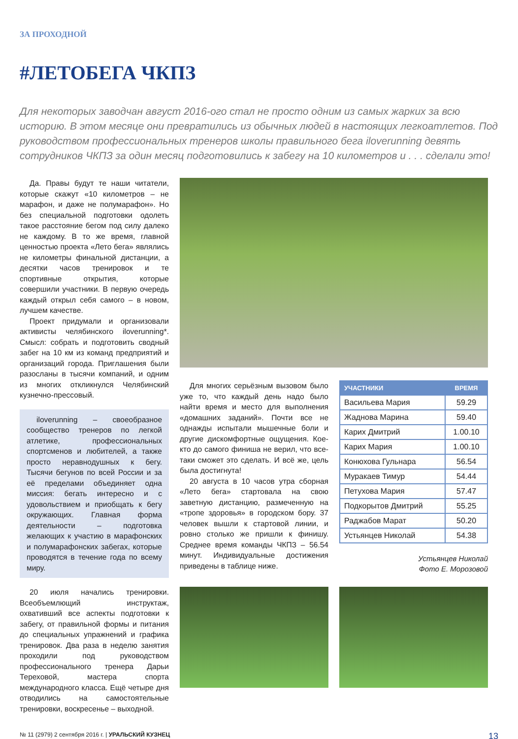ЗА ПРОХОДНОЙ
#ЛЕТОБЕГА ЧКПЗ
Для некоторых заводчан август 2016-ого стал не просто одним из самых жарких за всю историю. В этом месяце они превратились из обычных людей в настоящих легкоатлетов. Под руководством профессиональных тренеров школы правильного бега iloverunning девять сотрудников ЧКПЗ за один месяц подготовились к забегу на 10 километров и . . . сделали это!
Да. Правы будут те наши читатели, которые скажут «10 километров – не марафон, и даже не полумарафон». Но без специальной подготовки одолеть такое расстояние бегом под силу далеко не каждому. В то же время, главной ценностью проекта «Лето бега» являлись не километры финальной дистанции, а десятки часов тренировок и те спортивные открытия, которые совершили участники. В первую очередь каждый открыл себя самого – в новом, лучшем качестве.
Проект придумали и организовали активисты челябинского iloverunning*. Смысл: собрать и подготовить сводный забег на 10 км из команд предприятий и организаций города. Приглашения были разосланы в тысячи компаний, и одним из многих откликнулся Челябинский кузнечно-прессовый.
iloverunning – своеобразное сообщество тренеров по легкой атлетике, профессиональных спортсменов и любителей, а также просто неравнодушных к бегу. Тысячи бегунов по всей России и за её пределами объединяет одна миссия: бегать интересно и с удовольствием и приобщать к бегу окружающих. Главная форма деятельности – подготовка желающих к участию в марафонских и полумарафонских забегах, которые проводятся в течение года по всему миру.
20 июля начались тренировки. Всеобъемлющий инструктаж, охвативший все аспекты подготовки к забегу, от правильной формы и питания до специальных упражнений и графика тренировок. Два раза в неделю занятия проходили под руководством профессионального тренера Дарьи Тереховой, мастера спорта международного класса. Ещё четыре дня отводились на самостоятельные тренировки, воскресенье – выходной.
Для многих серьёзным вызовом было уже то, что каждый день надо было найти время и место для выполнения «домашних заданий». Почти все не однажды испытали мышечные боли и другие дискомфортные ощущения. Кое-кто до самого финиша не верил, что все-таки сможет это сделать. И всё же, цель была достигнута!
20 августа в 10 часов утра сборная «Лето бега» стартовала на свою заветную дистанцию, размеченную на «тропе здоровья» в городском бору. 37 человек вышли к стартовой линии, и ровно столько же пришли к финишу. Среднее время команды ЧКПЗ – 56.54 минут. Индивидуальные достижения приведены в таблице ниже.
| УЧАСТНИКИ | ВРЕМЯ |
| --- | --- |
| Васильева Мария | 59.29 |
| Жаднова Марина | 59.40 |
| Карих Дмитрий | 1.00.10 |
| Карих Мария | 1.00.10 |
| Конюхова Гульнара | 56.54 |
| Муракаев Тимур | 54.44 |
| Петухова Мария | 57.47 |
| Подкорытов Дмитрий | 55.25 |
| Раджабов Марат | 50.20 |
| Устьянцев Николай | 54.38 |
Устьянцев Николай
Фото Е. Морозовой
№ 11 (2979) 2 сентября 2016 г. | УРАЛЬСКИЙ КУЗНЕЦ 13